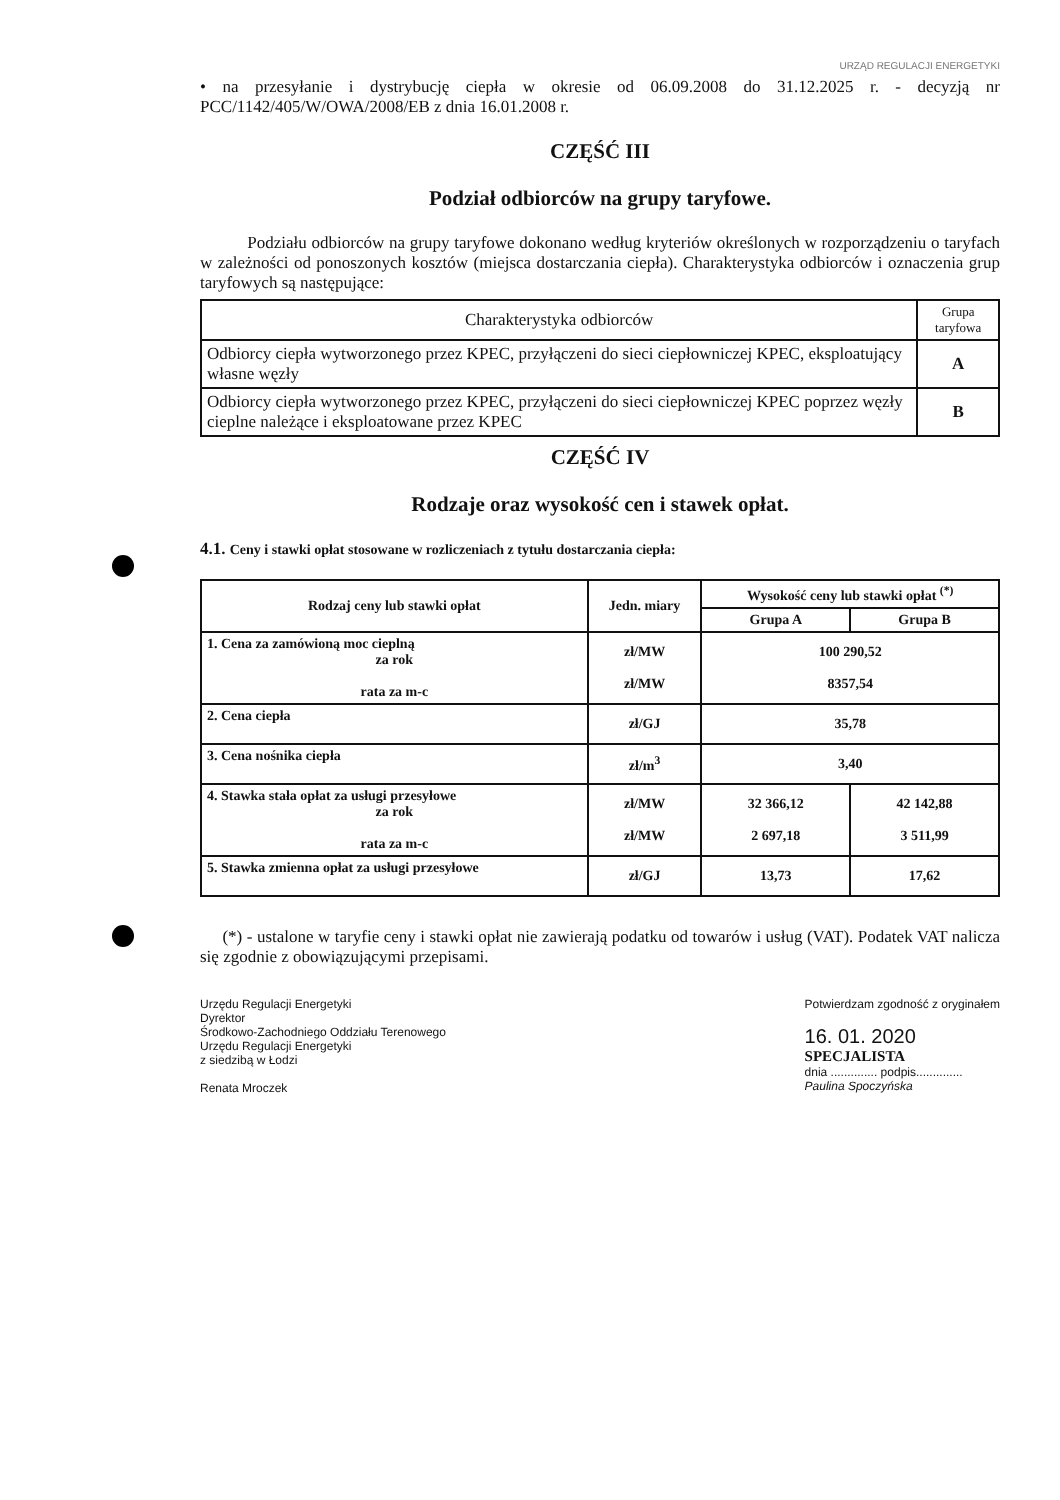URZĄD REGULACJI ENERGETYKI
• na przesyłanie i dystrybucję ciepła w okresie od 06.09.2008 do 31.12.2025 r. - decyzją nr PCC/1142/405/W/OWA/2008/EB z dnia 16.01.2008 r.
CZĘŚĆ III
Podział odbiorców na grupy taryfowe.
Podziału odbiorców na grupy taryfowe dokonano według kryteriów określonych w rozporządzeniu o taryfach w zależności od ponoszonych kosztów (miejsca dostarczania ciepła). Charakterystyka odbiorców i oznaczenia grup taryfowych są następujące:
| Charakterystyka odbiorców | Grupa taryfowa |
| --- | --- |
| Odbiorcy ciepła wytworzonego przez KPEC, przyłączeni do sieci ciepłowniczej KPEC, eksploatujący własne węzły | A |
| Odbiorcy ciepła wytworzonego przez KPEC, przyłączeni do sieci ciepłowniczej KPEC poprzez węzły cieplne należące i eksploatowane przez KPEC | B |
CZĘŚĆ IV
Rodzaje oraz wysokość cen i stawek opłat.
4.1. Ceny i stawki opłat stosowane w rozliczeniach z tytułu dostarczania ciepła:
| Rodzaj ceny lub stawki opłat | Jedn. miary | Wysokość ceny lub stawki opłat <sup>(*)</sup> | |
| --- | --- | --- | --- |
| | | Grupa A | Grupa B |
| 1. Cena za zamówioną moc cieplną za rok rata za m-c | zł/MW zł/MW | 100 290,52 8357,54 | |
| 2. Cena ciepła | zł/GJ | 35,78 | |
| 3. Cena nośnika ciepła | zł/m<sup>3</sup> | 3,40 | |
| 4. Stawka stała opłat za usługi przesyłowe za rok rata za m-c | zł/MW zł/MW | 32 366,12 2 697,18 | 42 142,88 3 511,99 |
| 5. Stawka zmienna opłat za usługi przesyłowe | zł/GJ | 13,73 | 17,62 |
(*) - ustalone w taryfie ceny i stawki opłat nie zawierają podatku od towarów i usług (VAT). Podatek VAT nalicza się zgodnie z obowiązującymi przepisami.
Urzędu Regulacji Energetyki
Dyrektor
Środkowo-Zachodniego Oddziału Terenowego
Urzędu Regulacji Energetyki
z siedzibą w Łodzi
Renata Mroczek
Potwierdzam zgodność z oryginałem
16. 01. 2020
SPECJALISTA
dnia .............. podpis..............
Paulina Spoczyńska